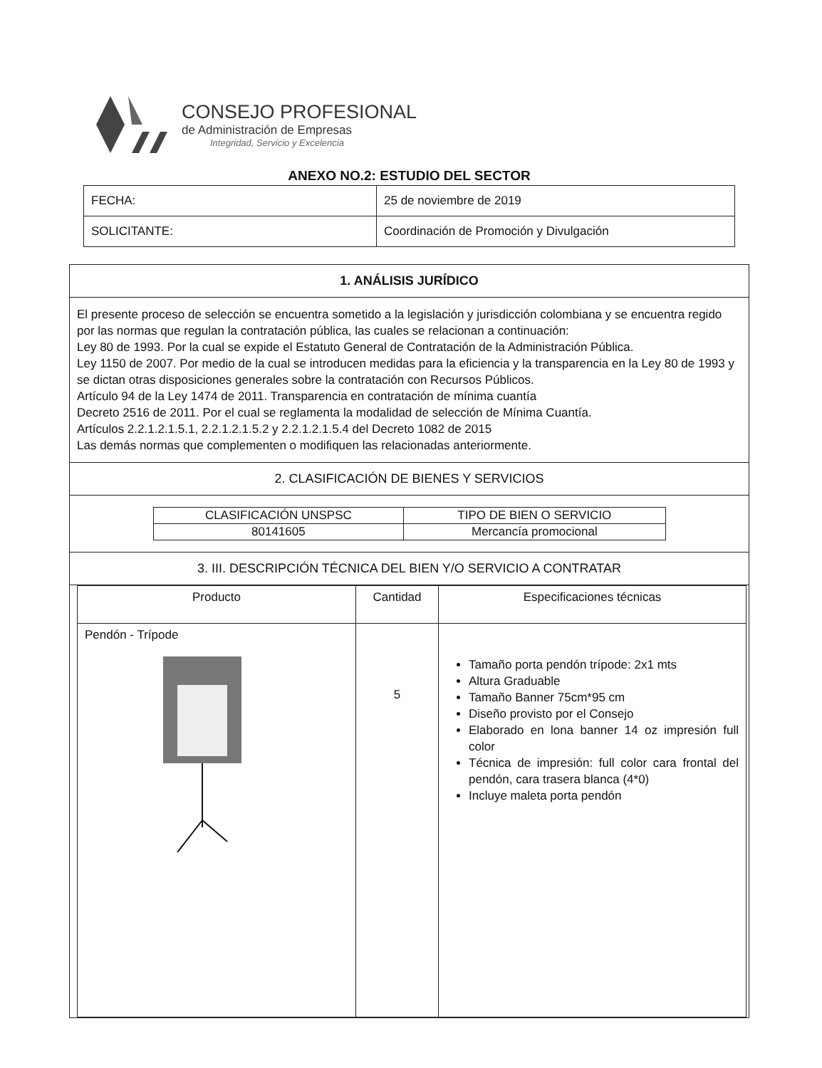CONSEJO PROFESIONAL
de Administración de Empresas
Integridad, Servicio y Excelencia
ANEXO NO.2: ESTUDIO DEL SECTOR
| FECHA: | 25 de noviembre de 2019 |
| SOLICITANTE: | Coordinación de Promoción y Divulgación |
1. ANÁLISIS JURÍDICO
El presente proceso de selección se encuentra sometido a la legislación y jurisdicción colombiana y se encuentra regido por las normas que regulan la contratación pública, las cuales se relacionan a continuación:
Ley 80 de 1993. Por la cual se expide el Estatuto General de Contratación de la Administración Pública.
Ley 1150 de 2007. Por medio de la cual se introducen medidas para la eficiencia y la transparencia en la Ley 80 de 1993 y se dictan otras disposiciones generales sobre la contratación con Recursos Públicos.
Artículo 94 de la Ley 1474 de 2011. Transparencia en contratación de mínima cuantía
Decreto 2516 de 2011. Por el cual se reglamenta la modalidad de selección de Mínima Cuantía.
Artículos 2.2.1.2.1.5.1, 2.2.1.2.1.5.2 y 2.2.1.2.1.5.4 del Decreto 1082 de 2015
Las demás normas que complementen o modifiquen las relacionadas anteriormente.
2. CLASIFICACIÓN DE BIENES Y SERVICIOS
| CLASIFICACIÓN UNSPSC | TIPO DE BIEN O SERVICIO |
| 80141605 | Mercancía promocional |
3. III. DESCRIPCIÓN TÉCNICA DEL BIEN Y/O SERVICIO A CONTRATAR
| Producto | Cantidad | Especificaciones técnicas |
| --- | --- | --- |
| Pendón - Trípode | 5 | Tamaño porta pendón trípode: 2x1 mts Altura Graduable Tamaño Banner 75cm*95 cm Diseño provisto por el Consejo Elaborado en lona banner 14 oz impresión full color Técnica de impresión: full color cara frontal del pendón, cara trasera blanca (4*0) Incluye maleta porta pendón |